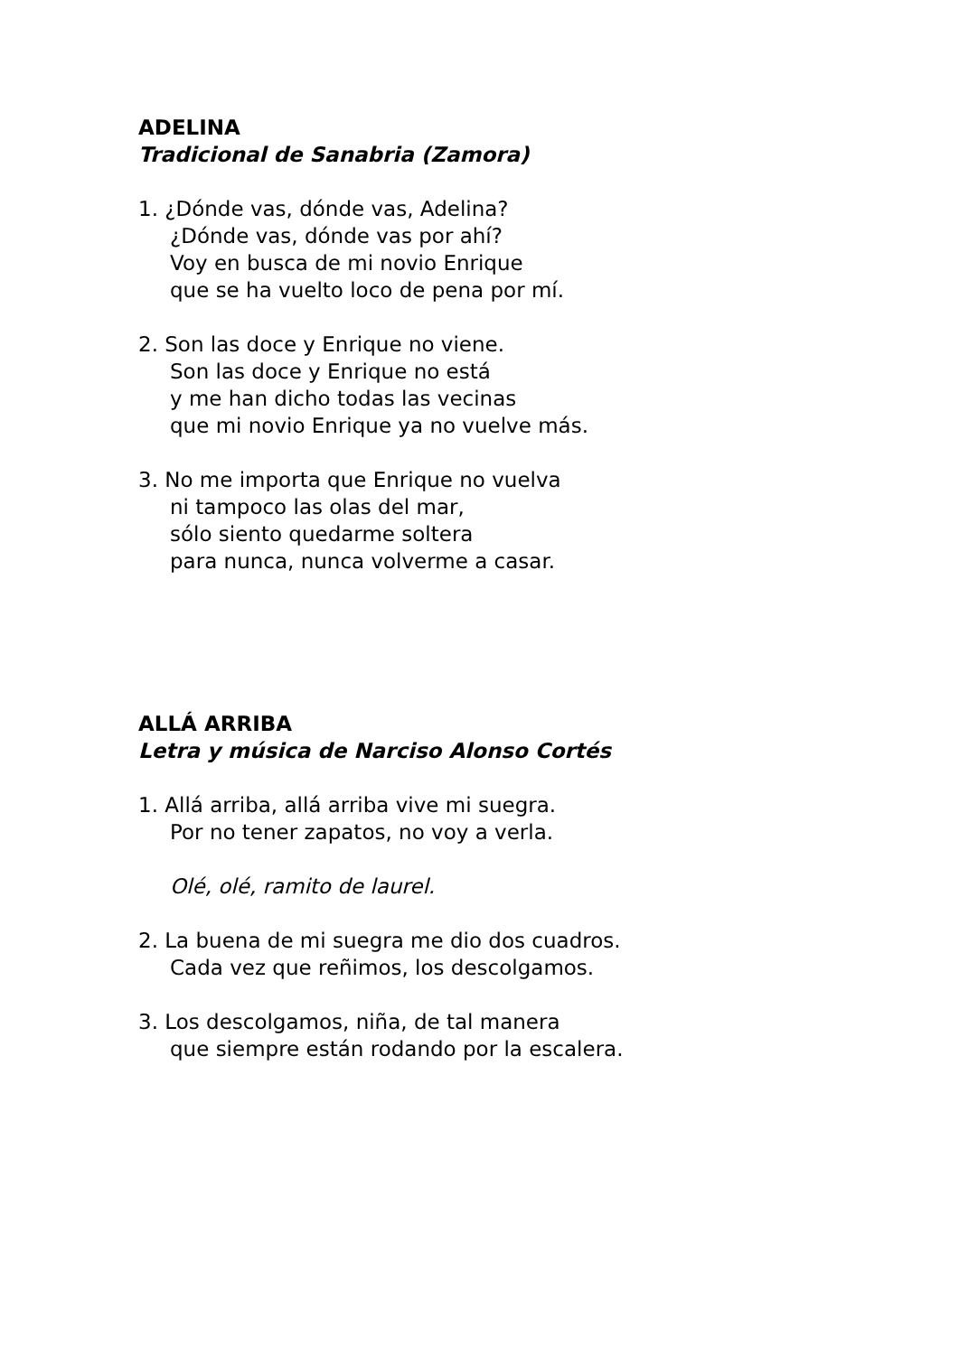ADELINA
Tradicional de Sanabria (Zamora)
1. ¿Dónde vas, dónde vas, Adelina?
¿Dónde vas, dónde vas por ahí?
Voy en busca de mi novio Enrique
que se ha vuelto loco de pena por mí.
2. Son las doce y Enrique no viene.
Son las doce y Enrique no está
y me han dicho todas las vecinas
que mi novio Enrique ya no vuelve más.
3. No me importa que Enrique no vuelva
ni tampoco las olas del mar,
sólo siento quedarme soltera
para nunca, nunca volverme a casar.
ALLÁ ARRIBA
Letra y música de Narciso Alonso Cortés
1. Allá arriba, allá arriba vive mi suegra.
Por no tener zapatos, no voy a verla.
Olé, olé, ramito de laurel.
2. La buena de mi suegra me dio dos cuadros.
Cada vez que reñimos, los descolgamos.
3. Los descolgamos, niña, de tal manera
que siempre están rodando por la escalera.